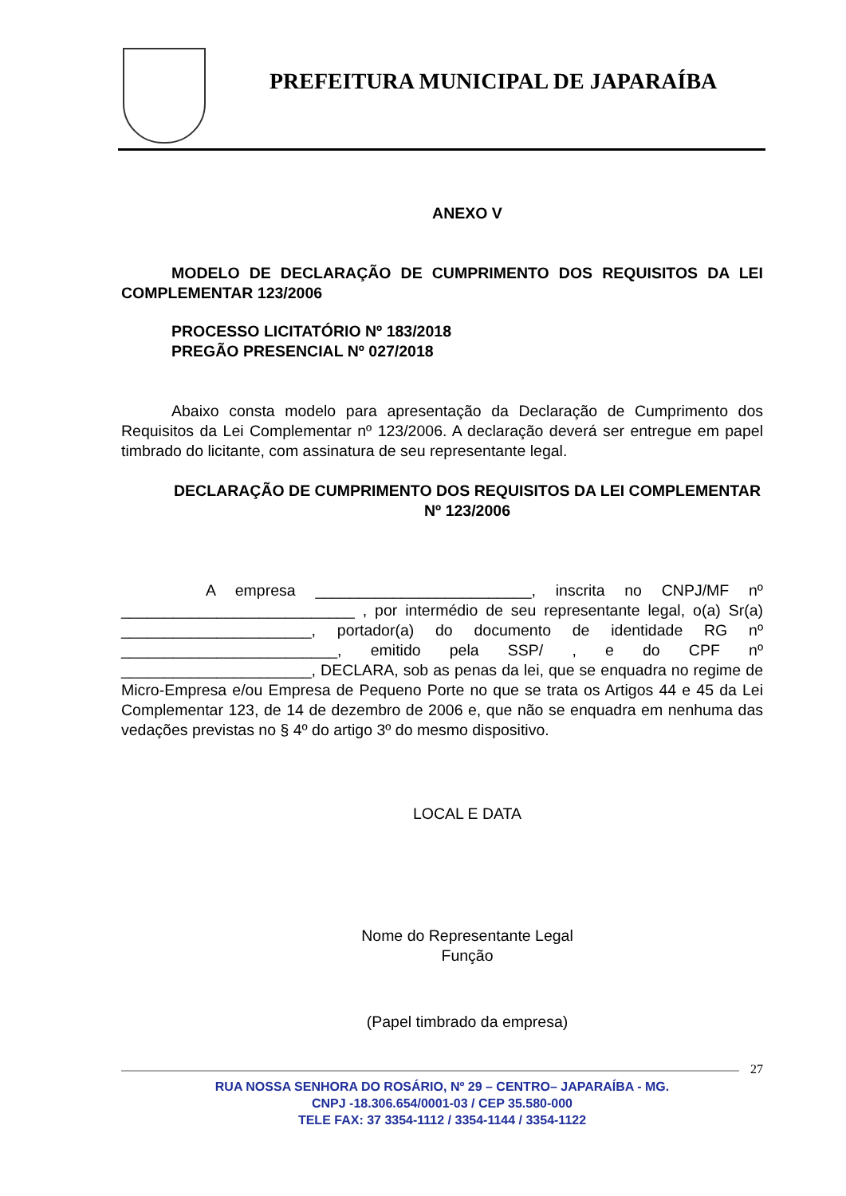PREFEITURA MUNICIPAL DE JAPARAÍBA
ANEXO V
MODELO DE DECLARAÇÃO DE CUMPRIMENTO DOS REQUISITOS DA LEI COMPLEMENTAR 123/2006
PROCESSO LICITATÓRIO Nº 183/2018
PREGÃO PRESENCIAL Nº 027/2018
Abaixo consta modelo para apresentação da Declaração de Cumprimento dos Requisitos da Lei Complementar nº 123/2006. A declaração deverá ser entregue em papel timbrado do licitante, com assinatura de seu representante legal.
DECLARAÇÃO DE CUMPRIMENTO DOS REQUISITOS DA LEI COMPLEMENTAR Nº 123/2006
A empresa _________________________, inscrita no CNPJ/MF nº ___________________________ , por intermédio de seu representante legal, o(a) Sr(a) ______________________, portador(a) do documento de identidade RG nº _________________________, emitido pela SSP/ , e do CPF nº ______________________, DECLARA, sob as penas da lei, que se enquadra no regime de Micro-Empresa e/ou Empresa de Pequeno Porte no que se trata os Artigos 44 e 45 da Lei Complementar 123, de 14 de dezembro de 2006 e, que não se enquadra em nenhuma das vedações previstas no § 4º do artigo 3º do mesmo dispositivo.
LOCAL E DATA
Nome do Representante Legal
Função
(Papel timbrado da empresa)
27
RUA NOSSA SENHORA DO ROSÁRIO, Nº 29 – CENTRO– JAPARAÍBA - MG.
CNPJ -18.306.654/0001-03 / CEP 35.580-000
TELE FAX: 37 3354-1112 / 3354-1144 / 3354-1122